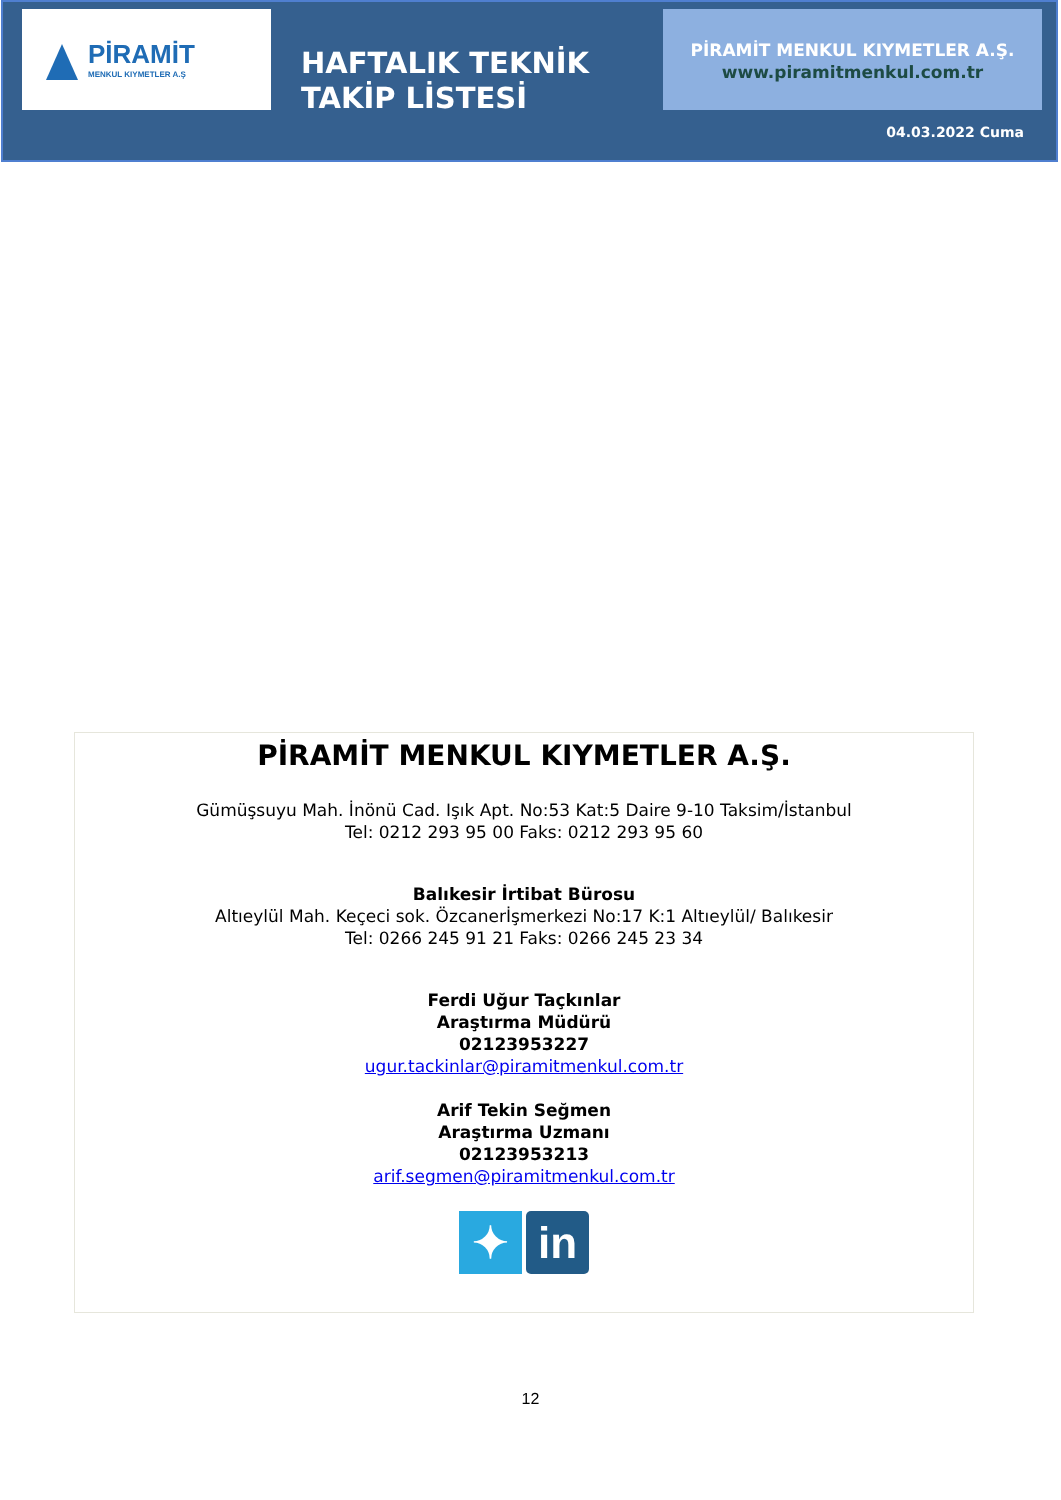PİRAMİT
MENKUL KIYMETLER A.Ş
HAFTALIK TEKNİK
TAKİP LİSTESİ
PİRAMİT MENKUL KIYMETLER A.Ş.
www.piramitmenkul.com.tr
04.03.2022 Cuma
PİRAMİT MENKUL KIYMETLER A.Ş.
Gümüşsuyu Mah. İnönü Cad. Işık Apt. No:53 Kat:5 Daire 9-10 Taksim/İstanbul
Tel: 0212 293 95 00 Faks: 0212 293 95 60
Balıkesir İrtibat Bürosu
Altıeylül Mah. Keçeci sok. Özcanerİşmerkezi No:17 K:1 Altıeylül/ Balıkesir
Tel: 0266 245 91 21 Faks: 0266 245 23 34
Ferdi Uğur Taçkınlar
Araştırma Müdürü
02123953227
ugur.tackinlar@piramitmenkul.com.tr
Arif Tekin Seğmen
Araştırma Uzmanı
02123953213
arif.segmen@piramitmenkul.com.tr
✦ in
12